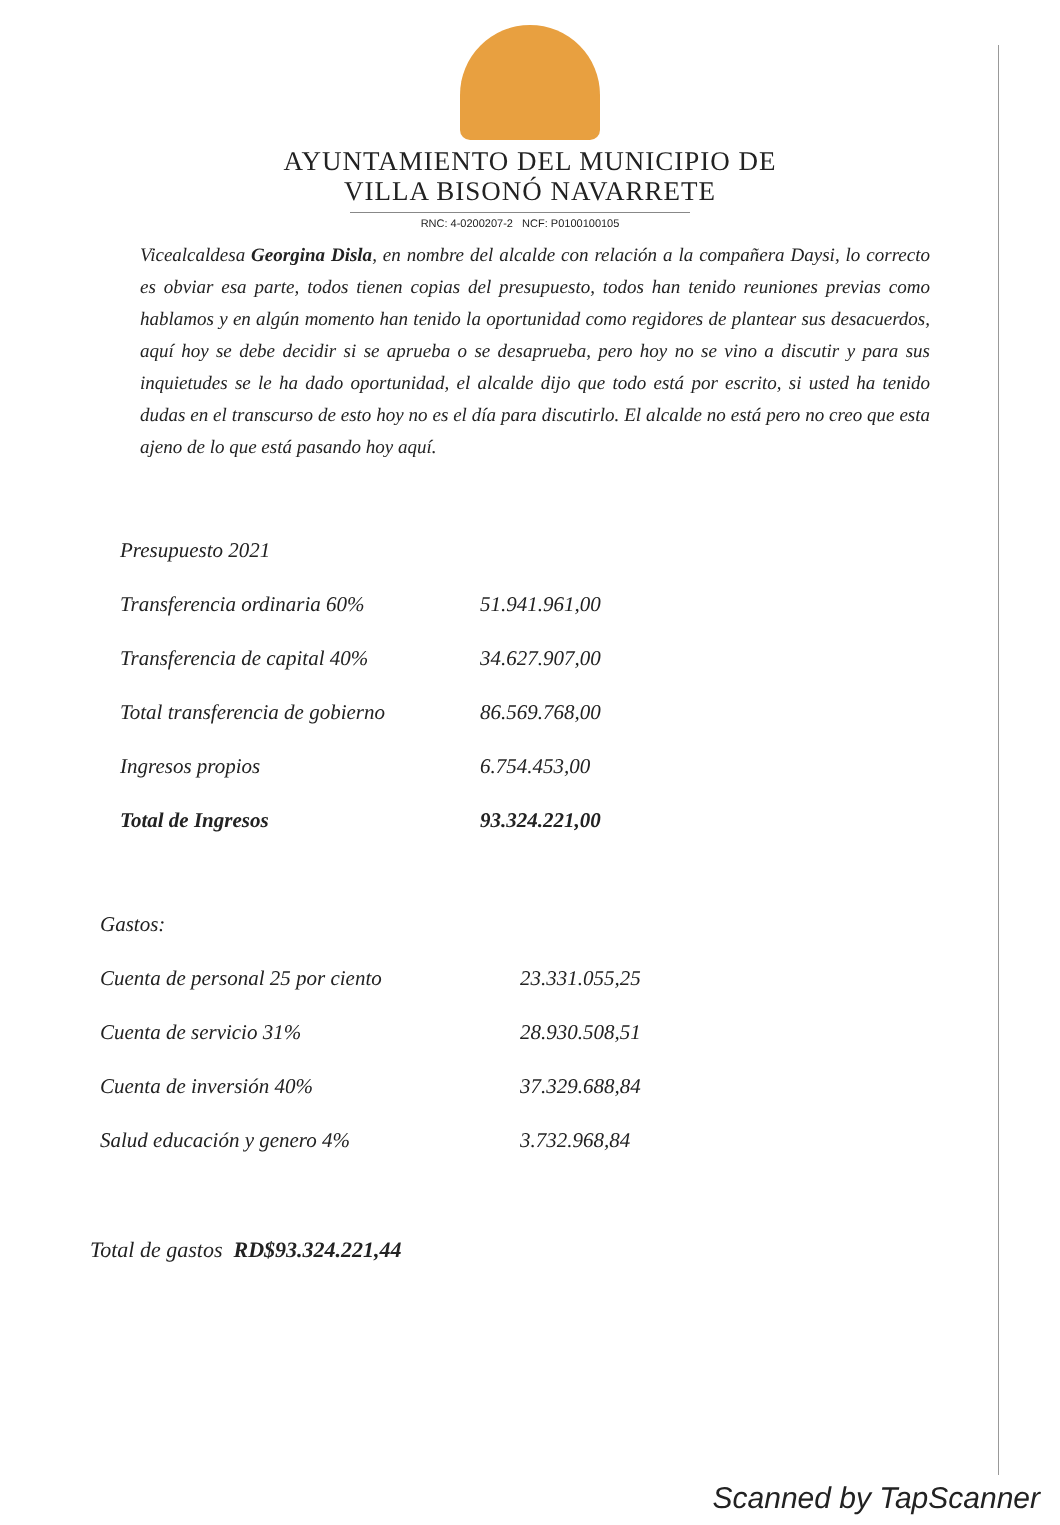AYUNTAMIENTO DEL MUNICIPIO DE
VILLA BISONÓ NAVARRETE
RNC: 4-0200207-2 NCF: P0100100105
Vicealcaldesa Georgina Disla, en nombre del alcalde con relación a la compañera Daysi, lo correcto es obviar esa parte, todos tienen copias del presupuesto, todos han tenido reuniones previas como hablamos y en algún momento han tenido la oportunidad como regidores de plantear sus desacuerdos, aquí hoy se debe decidir si se aprueba o se desaprueba, pero hoy no se vino a discutir y para sus inquietudes se le ha dado oportunidad, el alcalde dijo que todo está por escrito, si usted ha tenido dudas en el transcurso de esto hoy no es el día para discutirlo. El alcalde no está pero no creo que esta ajeno de lo que está pasando hoy aquí.
| Presupuesto 2021 | |
| Transferencia ordinaria 60% | 51.941.961,00 |
| Transferencia de capital 40% | 34.627.907,00 |
| Total transferencia de gobierno | 86.569.768,00 |
| Ingresos propios | 6.754.453,00 |
| Total de Ingresos | 93.324.221,00 |
| Gastos: | |
| Cuenta de personal 25 por ciento | 23.331.055,25 |
| Cuenta de servicio 31% | 28.930.508,51 |
| Cuenta de inversión 40% | 37.329.688,84 |
| Salud educación y genero 4% | 3.732.968,84 |
Total de gastos RD$93.324.221,44
Scanned by TapScanner